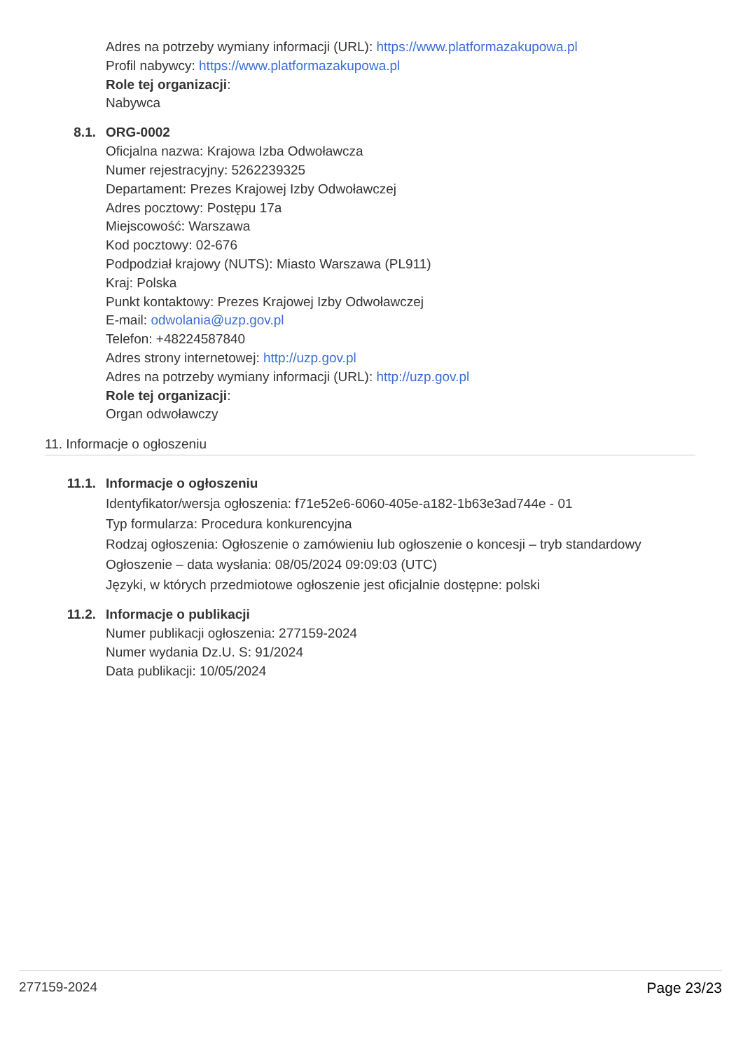Adres na potrzeby wymiany informacji (URL): https://www.platformazakupowa.pl
Profil nabywcy: https://www.platformazakupowa.pl
Role tej organizacji:
Nabywca
8.1. ORG-0002
Oficjalna nazwa: Krajowa Izba Odwoławcza
Numer rejestracyjny: 5262239325
Departament: Prezes Krajowej Izby Odwoławczej
Adres pocztowy: Postępu 17a
Miejscowość: Warszawa
Kod pocztowy: 02-676
Podpodział krajowy (NUTS): Miasto Warszawa (PL911)
Kraj: Polska
Punkt kontaktowy: Prezes Krajowej Izby Odwoławczej
E-mail: odwolania@uzp.gov.pl
Telefon: +48224587840
Adres strony internetowej: http://uzp.gov.pl
Adres na potrzeby wymiany informacji (URL): http://uzp.gov.pl
Role tej organizacji:
Organ odwoławczy
11. Informacje o ogłoszeniu
11.1. Informacje o ogłoszeniu
Identyfikator/wersja ogłoszenia: f71e52e6-6060-405e-a182-1b63e3ad744e - 01
Typ formularza: Procedura konkurencyjna
Rodzaj ogłoszenia: Ogłoszenie o zamówieniu lub ogłoszenie o koncesji – tryb standardowy
Ogłoszenie – data wysłania: 08/05/2024 09:09:03 (UTC)
Języki, w których przedmiotowe ogłoszenie jest oficjalnie dostępne: polski
11.2. Informacje o publikacji
Numer publikacji ogłoszenia: 277159-2024
Numer wydania Dz.U. S: 91/2024
Data publikacji: 10/05/2024
277159-2024 Page 23/23